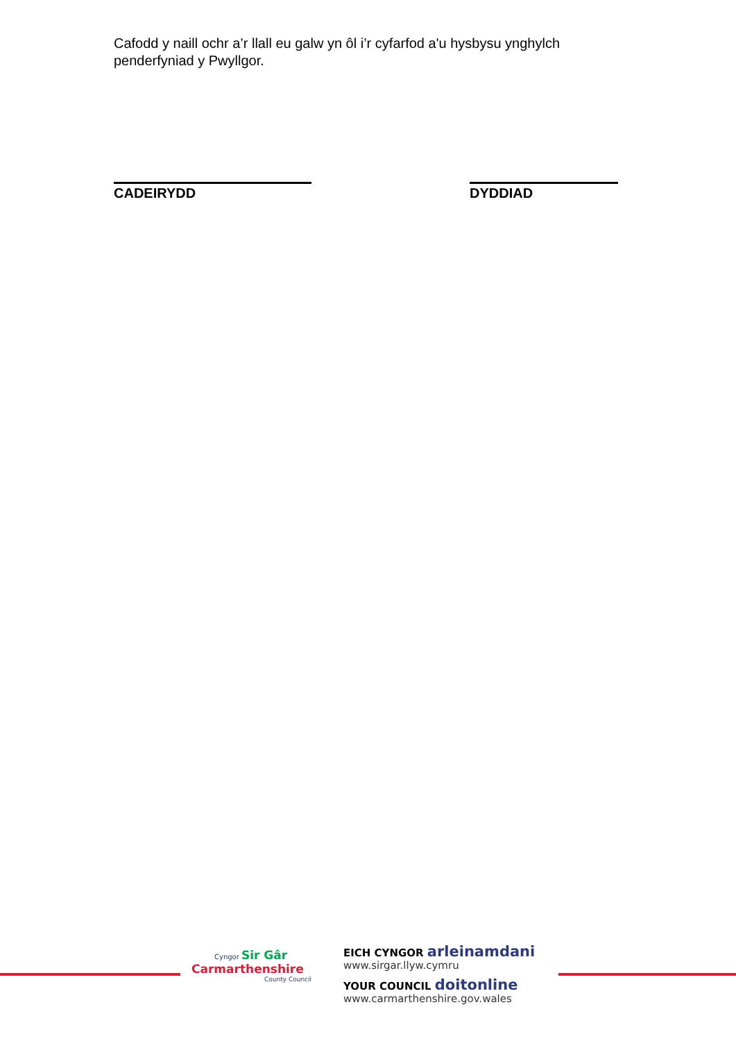Cafodd y naill ochr a’r llall eu galw yn ôl i’r cyfarfod a'u hysbysu ynghylch penderfyniad y Pwyllgor.
CADEIRYDD DYDDIAD
Cyngor Sir Gâr
Carmarthenshire
County Council
EICH CYNGOR arleinamdani
www.sirgar.llyw.cymru
YOUR COUNCIL doitonline
www.carmarthenshire.gov.wales